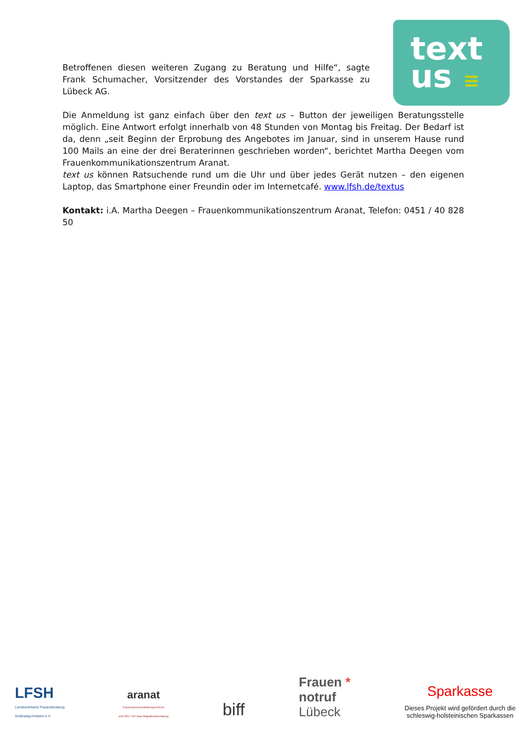text
us ≡
Betroffenen diesen weiteren Zugang zu Beratung und Hilfe“, sagte Frank Schumacher, Vorsitzender des Vorstandes der Sparkasse zu Lübeck AG.
Die Anmeldung ist ganz einfach über den text us – Button der jeweiligen Beratungsstelle möglich. Eine Antwort erfolgt innerhalb von 48 Stunden von Montag bis Freitag. Der Bedarf ist da, denn „seit Beginn der Erprobung des Angebotes im Januar, sind in unserem Hause rund 100 Mails an eine der drei Beraterinnen geschrieben worden“, berichtet Martha Deegen vom Frauenkommunikationszentrum Aranat.
text us können Ratsuchende rund um die Uhr und über jedes Gerät nutzen – den eigenen Laptop, das Smartphone einer Freundin oder im Internetcafé. www.lfsh.de/textus
Kontakt: i.A. Martha Deegen – Frauenkommunikationszentrum Aranat, Telefon: 0451 / 40 828 50
LFSH
Landesverband Frauenberatung
Schleswig-Holstein e.V.
aranat
Frauenkommunikationszentrum
seit 2017 mit Tara-Migrationsberatung
biff
Frauen *
notruf
Lübeck
Sparkasse
Dieses Projekt wird gefördert durch die
schleswig-holsteinischen Sparkassen